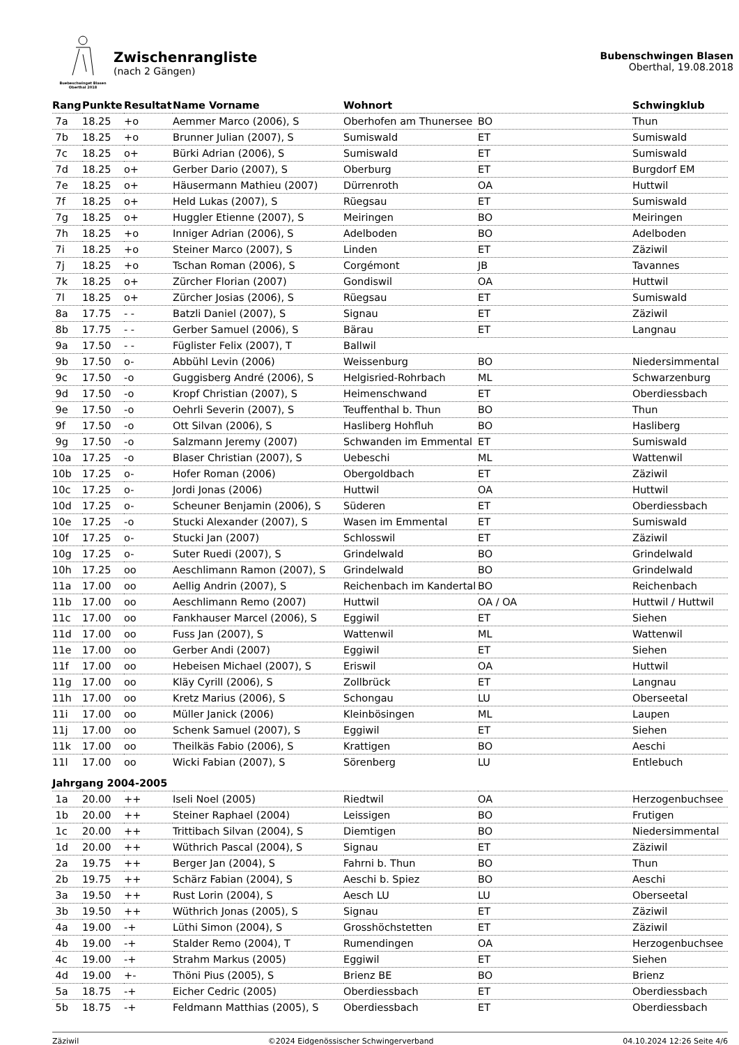Buebeschwinget Blasen
Oberthal 2018
Zwischenrangliste
(nach 2 Gängen)
Bubenschwingen Blasen
Oberthal, 19.08.2018
| Rang | Punkte | Resultat | Name Vorname | Wohnort | | Schwingklub |
| --- | --- | --- | --- | --- | --- | --- |
| 7a | 18.25 | +o | Aemmer Marco (2006), S | Oberhofen am Thunersee | BO | Thun |
| 7b | 18.25 | +o | Brunner Julian (2007), S | Sumiswald | ET | Sumiswald |
| 7c | 18.25 | o+ | Bürki Adrian (2006), S | Sumiswald | ET | Sumiswald |
| 7d | 18.25 | o+ | Gerber Dario (2007), S | Oberburg | ET | Burgdorf EM |
| 7e | 18.25 | o+ | Häusermann Mathieu (2007) | Dürrenroth | OA | Huttwil |
| 7f | 18.25 | o+ | Held Lukas (2007), S | Rüegsau | ET | Sumiswald |
| 7g | 18.25 | o+ | Huggler Etienne (2007), S | Meiringen | BO | Meiringen |
| 7h | 18.25 | +o | Inniger Adrian (2006), S | Adelboden | BO | Adelboden |
| 7i | 18.25 | +o | Steiner Marco (2007), S | Linden | ET | Zäziwil |
| 7j | 18.25 | +o | Tschan Roman (2006), S | Corgémont | JB | Tavannes |
| 7k | 18.25 | o+ | Zürcher Florian (2007) | Gondiswil | OA | Huttwil |
| 7l | 18.25 | o+ | Zürcher Josias (2006), S | Rüegsau | ET | Sumiswald |
| 8a | 17.75 | - - | Batzli Daniel (2007), S | Signau | ET | Zäziwil |
| 8b | 17.75 | - - | Gerber Samuel (2006), S | Bärau | ET | Langnau |
| 9a | 17.50 | - - | Füglister Felix (2007), T | Ballwil | | |
| 9b | 17.50 | o- | Abbühl Levin (2006) | Weissenburg | BO | Niedersimmental |
| 9c | 17.50 | -o | Guggisberg André (2006), S | Helgisried-Rohrbach | ML | Schwarzenburg |
| 9d | 17.50 | -o | Kropf Christian (2007), S | Heimenschwand | ET | Oberdiessbach |
| 9e | 17.50 | -o | Oehrli Severin (2007), S | Teuffenthal b. Thun | BO | Thun |
| 9f | 17.50 | -o | Ott Silvan (2006), S | Hasliberg Hohfluh | BO | Hasliberg |
| 9g | 17.50 | -o | Salzmann Jeremy (2007) | Schwanden im Emmental | ET | Sumiswald |
| 10a | 17.25 | -o | Blaser Christian (2007), S | Uebeschi | ML | Wattenwil |
| 10b | 17.25 | o- | Hofer Roman (2006) | Obergoldbach | ET | Zäziwil |
| 10c | 17.25 | o- | Jordi Jonas (2006) | Huttwil | OA | Huttwil |
| 10d | 17.25 | o- | Scheuner Benjamin (2006), S | Süderen | ET | Oberdiessbach |
| 10e | 17.25 | -o | Stucki Alexander (2007), S | Wasen im Emmental | ET | Sumiswald |
| 10f | 17.25 | o- | Stucki Jan (2007) | Schlosswil | ET | Zäziwil |
| 10g | 17.25 | o- | Suter Ruedi (2007), S | Grindelwald | BO | Grindelwald |
| 10h | 17.25 | oo | Aeschlimann Ramon (2007), S | Grindelwald | BO | Grindelwald |
| 11a | 17.00 | oo | Aellig Andrin (2007), S | Reichenbach im Kandertal | BO | Reichenbach |
| 11b | 17.00 | oo | Aeschlimann Remo (2007) | Huttwil | OA / OA | Huttwil / Huttwil |
| 11c | 17.00 | oo | Fankhauser Marcel (2006), S | Eggiwil | ET | Siehen |
| 11d | 17.00 | oo | Fuss Jan (2007), S | Wattenwil | ML | Wattenwil |
| 11e | 17.00 | oo | Gerber Andi (2007) | Eggiwil | ET | Siehen |
| 11f | 17.00 | oo | Hebeisen Michael (2007), S | Eriswil | OA | Huttwil |
| 11g | 17.00 | oo | Kläy Cyrill (2006), S | Zollbrück | ET | Langnau |
| 11h | 17.00 | oo | Kretz Marius (2006), S | Schongau | LU | Oberseetal |
| 11i | 17.00 | oo | Müller Janick (2006) | Kleinbösingen | ML | Laupen |
| 11j | 17.00 | oo | Schenk Samuel (2007), S | Eggiwil | ET | Siehen |
| 11k | 17.00 | oo | Theilkäs Fabio (2006), S | Krattigen | BO | Aeschi |
| 11l | 17.00 | oo | Wicki Fabian (2007), S | Sörenberg | LU | Entlebuch |
| Jahrgang 2004-2005 | | | | | | |
| 1a | 20.00 | ++ | Iseli Noel (2005) | Riedtwil | OA | Herzogenbuchsee |
| 1b | 20.00 | ++ | Steiner Raphael (2004) | Leissigen | BO | Frutigen |
| 1c | 20.00 | ++ | Trittibach Silvan (2004), S | Diemtigen | BO | Niedersimmental |
| 1d | 20.00 | ++ | Wüthrich Pascal (2004), S | Signau | ET | Zäziwil |
| 2a | 19.75 | ++ | Berger Jan (2004), S | Fahrni b. Thun | BO | Thun |
| 2b | 19.75 | ++ | Schärz Fabian (2004), S | Aeschi b. Spiez | BO | Aeschi |
| 3a | 19.50 | ++ | Rust Lorin (2004), S | Aesch LU | LU | Oberseetal |
| 3b | 19.50 | ++ | Wüthrich Jonas (2005), S | Signau | ET | Zäziwil |
| 4a | 19.00 | -+ | Lüthi Simon (2004), S | Grosshöchstetten | ET | Zäziwil |
| 4b | 19.00 | -+ | Stalder Remo (2004), T | Rumendingen | OA | Herzogenbuchsee |
| 4c | 19.00 | -+ | Strahm Markus (2005) | Eggiwil | ET | Siehen |
| 4d | 19.00 | +- | Thöni Pius (2005), S | Brienz BE | BO | Brienz |
| 5a | 18.75 | -+ | Eicher Cedric (2005) | Oberdiessbach | ET | Oberdiessbach |
| 5b | 18.75 | -+ | Feldmann Matthias (2005), S | Oberdiessbach | ET | Oberdiessbach |
Zäziwil ©2024 Eidgenössischer Schwingerverband 04.10.2024 12:26 Seite 4/6